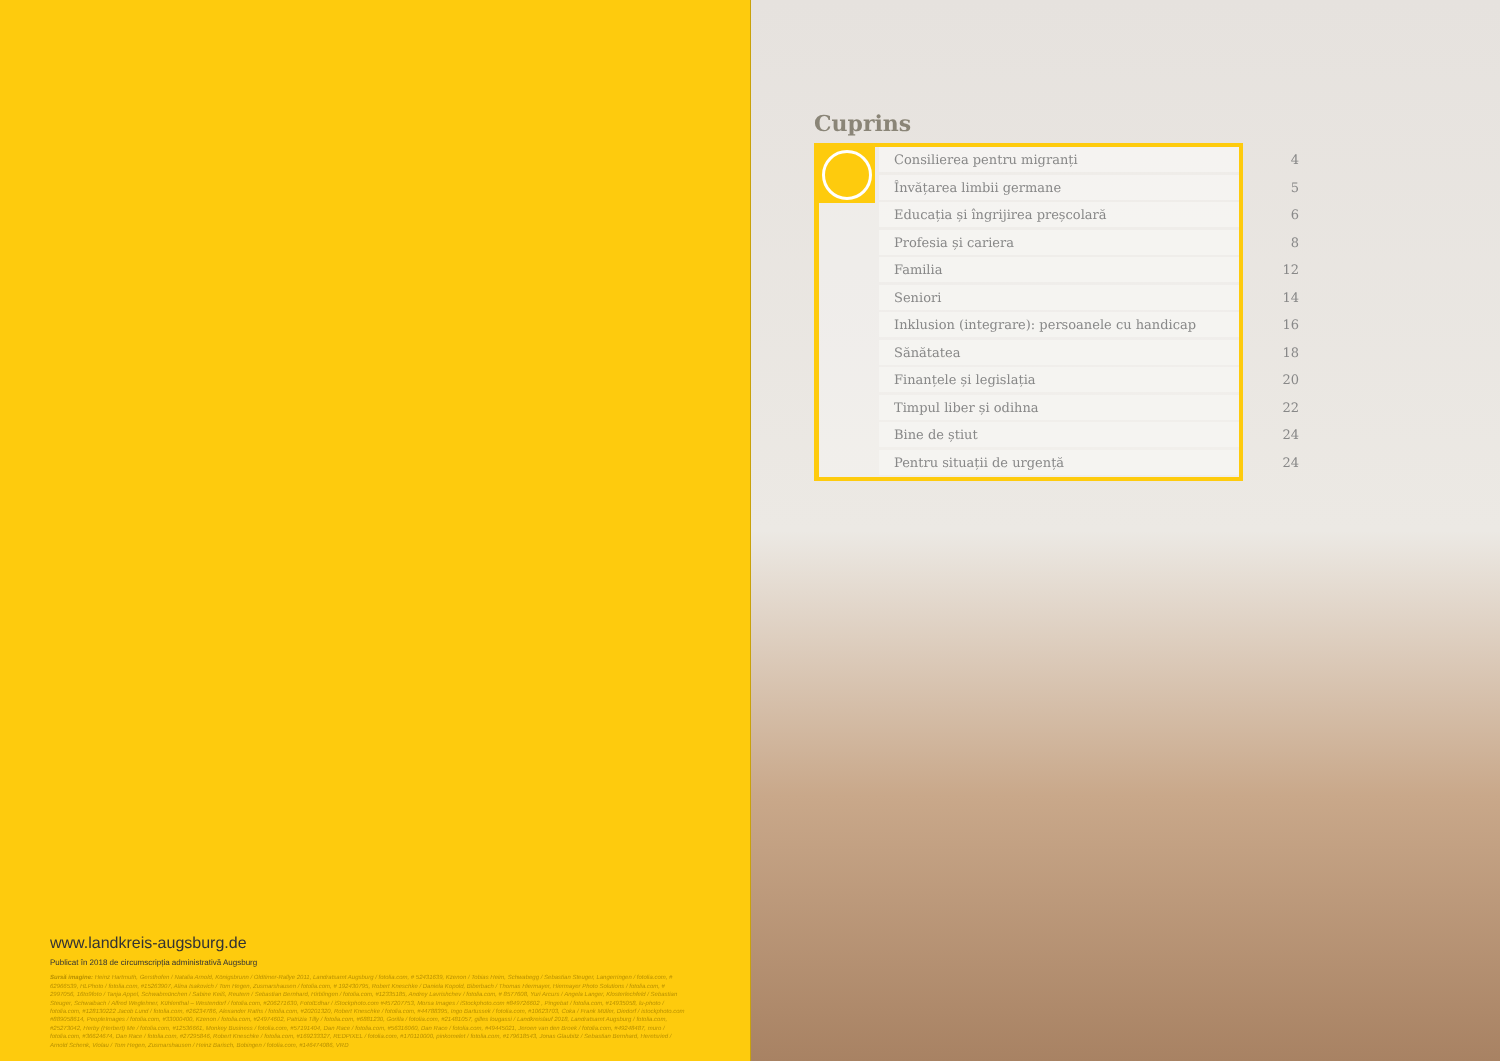www.landkreis-augsburg.de
Publicat în 2018 de circumscripția administrativă Augsburg
Sursă imagine: Heinz Hartmuth, Gersthofen / Natalia Arnold, Königsbrunn / Oldtimer-Rallye 2011, Landratsamt Augsburg / fotolia.com, # 52431639, Kzenon / Tobias Heim, Schwabegg / Sebastian Steuger, Langerringen / fotolia.com, # 62966539, HLPhoto / fotolia.com, #15263907, Alina Isakovich / Tom Hegen, Zusmarshausen / fotolia.com, # 192430795, Robert Kneschke / Daniela Kopold, Biberbach / Thomas Hiermayer, Hiermayer Photo Solutions / fotolia.com, # 2997056, 16to9foto / Tanja Appel, Schwabmünchen / Sabine Keiß, Reutern / Sebastian Bernhard, Hirblingen / fotolia.com, #12335185, Andrey Lavrishchev / fotolia.com, # 8577608, Yuri Arcurs / Angela Langer, Klosterlechfeld / Sebastian Steuger, Schwaibach / Alfred Weglehner, Kühlenthal – Westendorf / fotolia.com, #206271630, FotolEdhar / iStockphoto.com #457207753, Morsa Images / iStockphoto.com #849726602 , Pingebat / fotolia.com, #14935058, lu-photo / fotolia.com, #128130222 Jacob Lund / fotolia.com, #26234786, Alexander Raths / fotolia.com, #20201320, Robert Kneschke / fotolia.com, #44788395, Ingo Bartussek / fotolia.com, #10623703, Coka / Frank Müller, Diedorf / istockphoto.com #889058614, PeopleImages / fotolia.com, #33000400, Kzenon / fotolia.com, #24974602, Patrizia Tilly / fotolia.com, #6881230, Gorilla / fotolia.com, #21481057, gilles lougassi / Landkreislauf 2018, Landratsamt Augsburg / fotolia.com, #25273042, Herby (Herbert) Me / fotolia.com, #12536661, Monkey Business / fotolia.com, #57191404, Dan Race / fotolia.com, #56316060, Dan Race / fotolia.com, #49445021, Jeroen van den Broek / fotolia.com, #49248487, muro / fotolia.com, #36624674, Dan Race / fotolia.com, #27295846, Robert Kneschke / fotolia.com, #169233327, REDPIXEL / fotolia.com, #170110000, pinkomelet / fotolia.com, #179618543, Jonas Glaubitz / Sebastian Bernhard, Heretsried / Arnold Schenk, Violau / Tom Hegen, Zusmarshausen / Heinz Barisch, Bobingen / fotolia.com, #146474086, VRD
Cuprins
Consilierea pentru migranți 4
Învățarea limbii germane 5
Educația și îngrijirea preșcolară 6
Profesia și cariera 8
Familia 12
Seniori 14
Inklusion (integrare): persoanele cu handicap 16
Sănătatea 18
Finanțele și legislația 20
Timpul liber și odihna 22
Bine de știut 24
Pentru situații de urgență 24